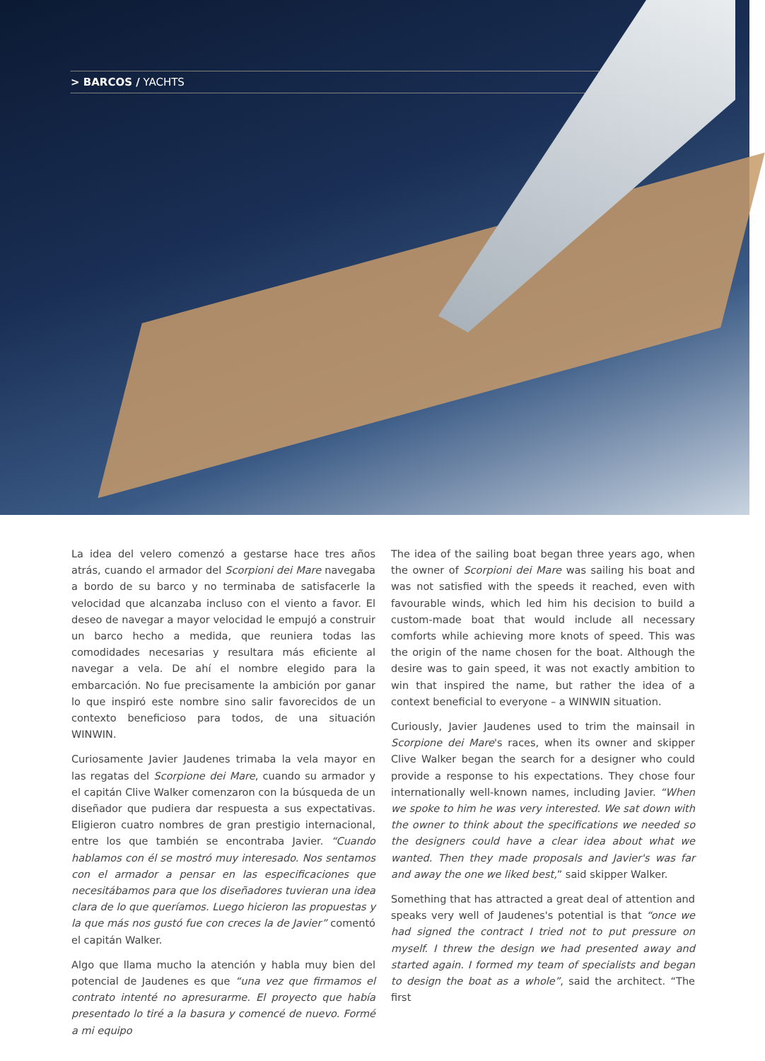> BARCOS / YACHTS
La idea del velero comenzó a gestarse hace tres años atrás, cuando el armador del Scorpioni dei Mare navegaba a bordo de su barco y no terminaba de satisfacerle la velocidad que alcanzaba incluso con el viento a favor. El deseo de navegar a mayor velocidad le empujó a construir un barco hecho a medida, que reuniera todas las comodidades necesarias y resultara más eficiente al navegar a vela. De ahí el nombre elegido para la embarcación. No fue precisamente la ambición por ganar lo que inspiró este nombre sino salir favorecidos de un contexto beneficioso para todos, de una situación WINWIN.
Curiosamente Javier Jaudenes trimaba la vela mayor en las regatas del Scorpione dei Mare, cuando su armador y el capitán Clive Walker comenzaron con la búsqueda de un diseñador que pudiera dar respuesta a sus expectativas. Eligieron cuatro nombres de gran prestigio internacional, entre los que también se encontraba Javier. “Cuando hablamos con él se mostró muy interesado. Nos sentamos con el armador a pensar en las especificaciones que necesitábamos para que los diseñadores tuvieran una idea clara de lo que queríamos. Luego hicieron las propuestas y la que más nos gustó fue con creces la de Javier” comentó el capitán Walker.
Algo que llama mucho la atención y habla muy bien del potencial de Jaudenes es que “una vez que firmamos el contrato intenté no apresurarme. El proyecto que había presentado lo tiré a la basura y comencé de nuevo. Formé a mi equipo
The idea of the sailing boat began three years ago, when the owner of Scorpioni dei Mare was sailing his boat and was not satisfied with the speeds it reached, even with favourable winds, which led him his decision to build a custom-made boat that would include all necessary comforts while achieving more knots of speed. This was the origin of the name chosen for the boat. Although the desire was to gain speed, it was not exactly ambition to win that inspired the name, but rather the idea of a context beneficial to everyone – a WINWIN situation.
Curiously, Javier Jaudenes used to trim the mainsail in Scorpione dei Mare's races, when its owner and skipper Clive Walker began the search for a designer who could provide a response to his expectations. They chose four internationally well-known names, including Javier. “When we spoke to him he was very interested. We sat down with the owner to think about the specifications we needed so the designers could have a clear idea about what we wanted. Then they made proposals and Javier's was far and away the one we liked best,” said skipper Walker.
Something that has attracted a great deal of attention and speaks very well of Jaudenes's potential is that “once we had signed the contract I tried not to put pressure on myself. I threw the design we had presented away and started again. I formed my team of specialists and began to design the boat as a whole”, said the architect. “The first